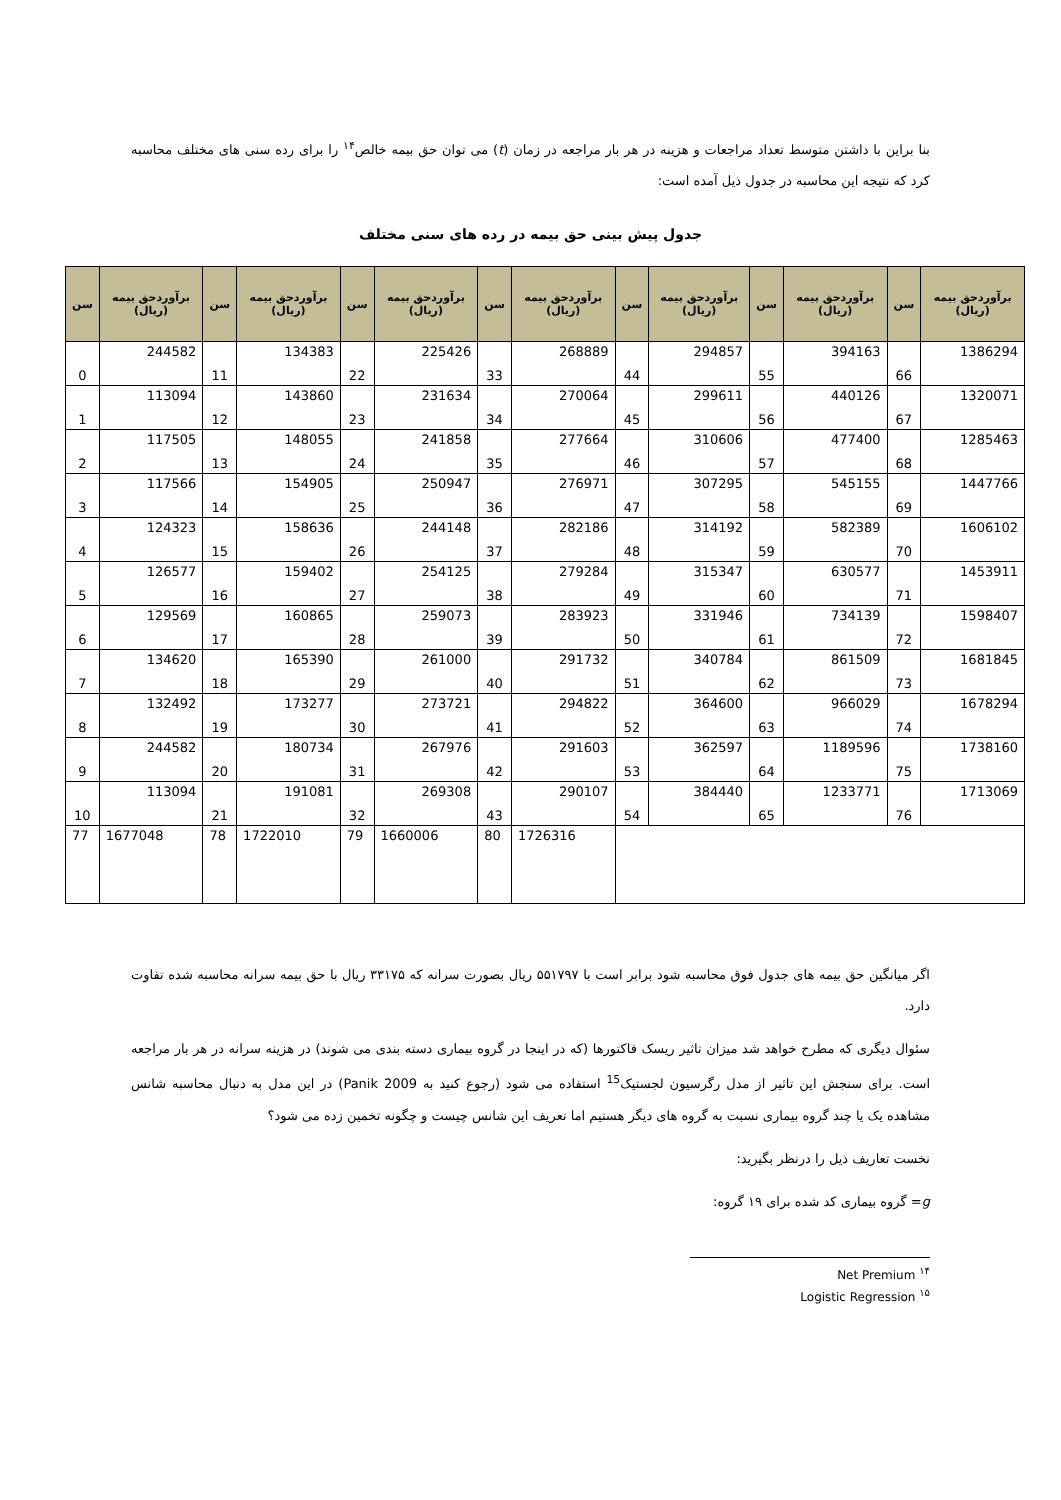بنا براین با داشتن متوسط تعداد مراجعات و هزینه در هر بار مراجعه در زمان (t) می توان حق بیمه خالص<sup>۱۴</sup> را برای رده سنی های مختلف محاسبه کرد که نتیجه این محاسبه در جدول ذیل آمده است:
جدول پیش بینی حق بیمه در رده های سنی مختلف
| سن | برآوردحق بیمه (ریال) | سن | برآوردحق بیمه (ریال) | سن | برآوردحق بیمه (ریال) | سن | برآوردحق بیمه (ریال) | سن | برآوردحق بیمه (ریال) | سن | برآوردحق بیمه (ریال) | سن | برآوردحق بیمه (ریال) |
| --- | --- | --- | --- | --- | --- | --- | --- | --- | --- | --- | --- | --- | --- |
| 0 | 244582 | 11 | 134383 | 22 | 225426 | 33 | 268889 | 44 | 294857 | 55 | 394163 | 66 | 1386294 |
| 1 | 113094 | 12 | 143860 | 23 | 231634 | 34 | 270064 | 45 | 299611 | 56 | 440126 | 67 | 1320071 |
| 2 | 117505 | 13 | 148055 | 24 | 241858 | 35 | 277664 | 46 | 310606 | 57 | 477400 | 68 | 1285463 |
| 3 | 117566 | 14 | 154905 | 25 | 250947 | 36 | 276971 | 47 | 307295 | 58 | 545155 | 69 | 1447766 |
| 4 | 124323 | 15 | 158636 | 26 | 244148 | 37 | 282186 | 48 | 314192 | 59 | 582389 | 70 | 1606102 |
| 5 | 126577 | 16 | 159402 | 27 | 254125 | 38 | 279284 | 49 | 315347 | 60 | 630577 | 71 | 1453911 |
| 6 | 129569 | 17 | 160865 | 28 | 259073 | 39 | 283923 | 50 | 331946 | 61 | 734139 | 72 | 1598407 |
| 7 | 134620 | 18 | 165390 | 29 | 261000 | 40 | 291732 | 51 | 340784 | 62 | 861509 | 73 | 1681845 |
| 8 | 132492 | 19 | 173277 | 30 | 273721 | 41 | 294822 | 52 | 364600 | 63 | 966029 | 74 | 1678294 |
| 9 | 244582 | 20 | 180734 | 31 | 267976 | 42 | 291603 | 53 | 362597 | 64 | 1189596 | 75 | 1738160 |
| 10 | 113094 | 21 | 191081 | 32 | 269308 | 43 | 290107 | 54 | 384440 | 65 | 1233771 | 76 | 1713069 |
| 77 | 1677048 | 78 | 1722010 | 79 | 1660006 | 80 | 1726316 | | | | | | |
اگر میانگین حق بیمه های جدول فوق محاسبه شود برابر است با ۵۵۱۷۹۷ ریال بصورت سرانه که ۳۳۱۷۵ ریال با حق بیمه سرانه محاسبه شده تفاوت دارد.
سئوال دیگری که مطرح خواهد شد میزان تاثیر ریسک فاکتورها (که در اینجا در گروه بیماری دسته بندی می شوند) در هزینه سرانه در هر بار مراجعه است. برای سنجش این تاثیر از مدل رگرسیون لجستیک<sup>15</sup> استفاده می شود (رجوع کنید به Panik 2009) در این مدل به دنبال محاسبه شانس مشاهده یک یا چند گروه بیماری نسبت به گروه های دیگر هستیم اما تعریف این شانس چیست و چگونه تخمین زده می شود؟
نخست تعاریف ذیل را درنظر بگیرید:
g= گروه بیماری کد شده برای ۱۹ گروه:
<sup>۱۴</sup> Net Premium
<sup>۱۵</sup> Logistic Regression